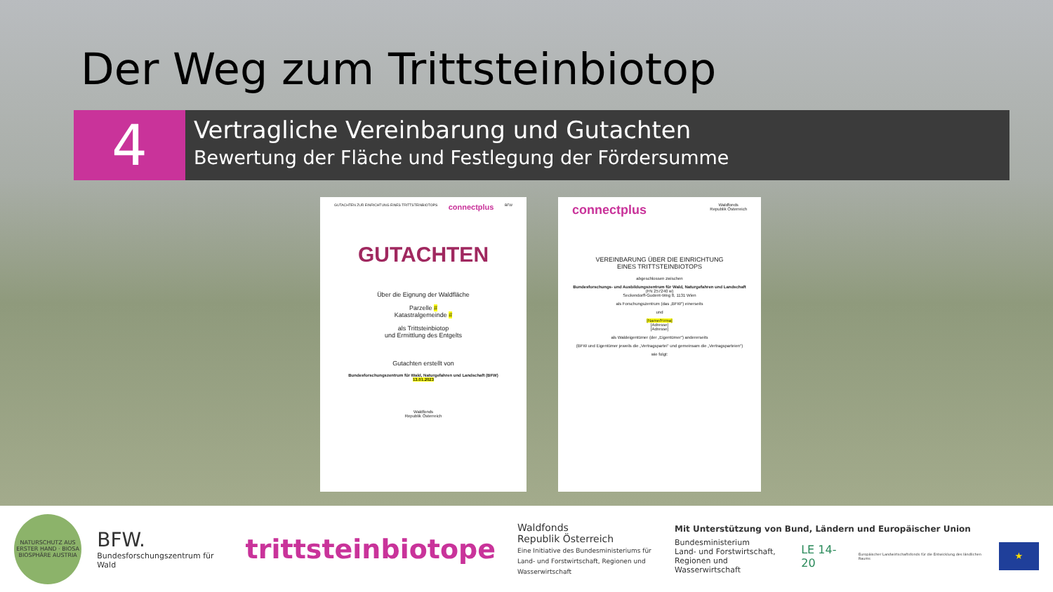Der Weg zum Trittsteinbiotop
4
Vertragliche Vereinbarung und Gutachten
Bewertung der Fläche und Festlegung der Fördersumme
GUTACHTEN ZUR EINRICHTUNG EINES TRITTSTEINBIOTOPS connectplus BFW
GUTACHTEN
Über die Eignung der Waldfläche
Parzelle #
Katastralgemeinde #
als Trittsteinbiotop
und Ermittlung des Entgelts
Gutachten erstellt von
Bundesforschungszentrum für Wald, Naturgefahren und Landschaft (BFW)
13.01.2023
Waldfonds
Republik Österreich
connectplus Waldfonds
Republik Österreich
VEREINBARUNG ÜBER DIE EINRICHTUNG
EINES TRITTSTEINBIOTOPS
abgeschlossen zwischen
Bundesforschungs- und Ausbildungszentrum für Wald, Naturgefahren und Landschaft
(FN 257240 w)
Seckendorff-Gudent-Weg 8, 1131 Wien
als Forschungszentrum (das „BFW“) einerseits
und
[Name/Firma]
[Adresse]
[Adresse]
als Waldeigentümer (der „Eigentümer“) andererseits
(BFW und Eigentümer jeweils die „Vertragspartei“ und gemeinsam die „Vertragsparteien“)
wie folgt:
NATURSCHUTZ AUS ERSTER HAND · BIOSA BIOSPHÄRE AUSTRIA
BFW.
Bundesforschungszentrum für Wald
trittsteinbiotope
Waldfonds
Republik Österreich
Eine Initiative des Bundesministeriums für Land- und Forstwirtschaft, Regionen und Wasserwirtschaft
Mit Unterstützung von Bund, Ländern und Europäischer Union
Bundesministerium
Land- und Forstwirtschaft,
Regionen und Wasserwirtschaft LE 14-20 Europäischer Landwirtschaftsfonds für die Entwicklung des ländlichen Raums ★